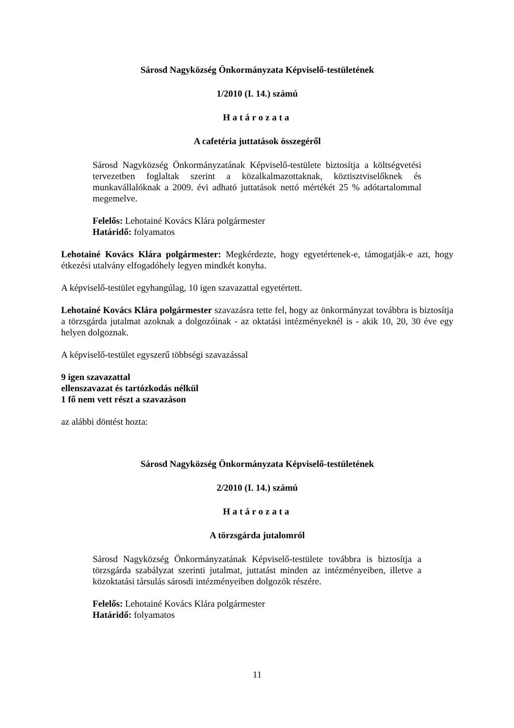Sárosd Nagyközség Önkormányzata Képviselő-testületének
1/2010 (I. 14.) számú
Határozata
A cafetéria juttatások összegéről
Sárosd Nagyközség Önkormányzatának Képviselő-testülete biztosítja a költségvetési tervezetben foglaltak szerint a közalkalmazottaknak, köztisztviselőknek és munkavállalóknak a 2009. évi adható juttatások nettó mértékét 25 % adótartalommal megemelve.
Felelős: Lehotainé Kovács Klára polgármester
Határidő: folyamatos
Lehotainé Kovács Klára polgármester: Megkérdezte, hogy egyetértenek-e, támogatják-e azt, hogy étkezési utalvány elfogadóhely legyen mindkét konyha.
A képviselő-testület egyhangúlag, 10 igen szavazattal egyetértett.
Lehotainé Kovács Klára polgármester szavazásra tette fel, hogy az önkormányzat továbbra is biztosítja a törzsgárda jutalmat azoknak a dolgozóinak - az oktatási intézményeknél is - akik 10, 20, 30 éve egy helyen dolgoznak.
A képviselő-testület egyszerű többségi szavazással
9 igen szavazattal
ellenszavazat és tartózkodás nélkül
1 fő nem vett részt a szavazáson
az alábbi döntést hozta:
Sárosd Nagyközség Önkormányzata Képviselő-testületének
2/2010 (I. 14.) számú
Határozata
A törzsgárda jutalomról
Sárosd Nagyközség Önkormányzatának Képviselő-testülete továbbra is biztosítja a törzsgárda szabályzat szerinti jutalmat, juttatást minden az intézményeiben, illetve a közoktatási társulás sárosdi intézményeiben dolgozók részére.
Felelős: Lehotainé Kovács Klára polgármester
Határidő: folyamatos
11